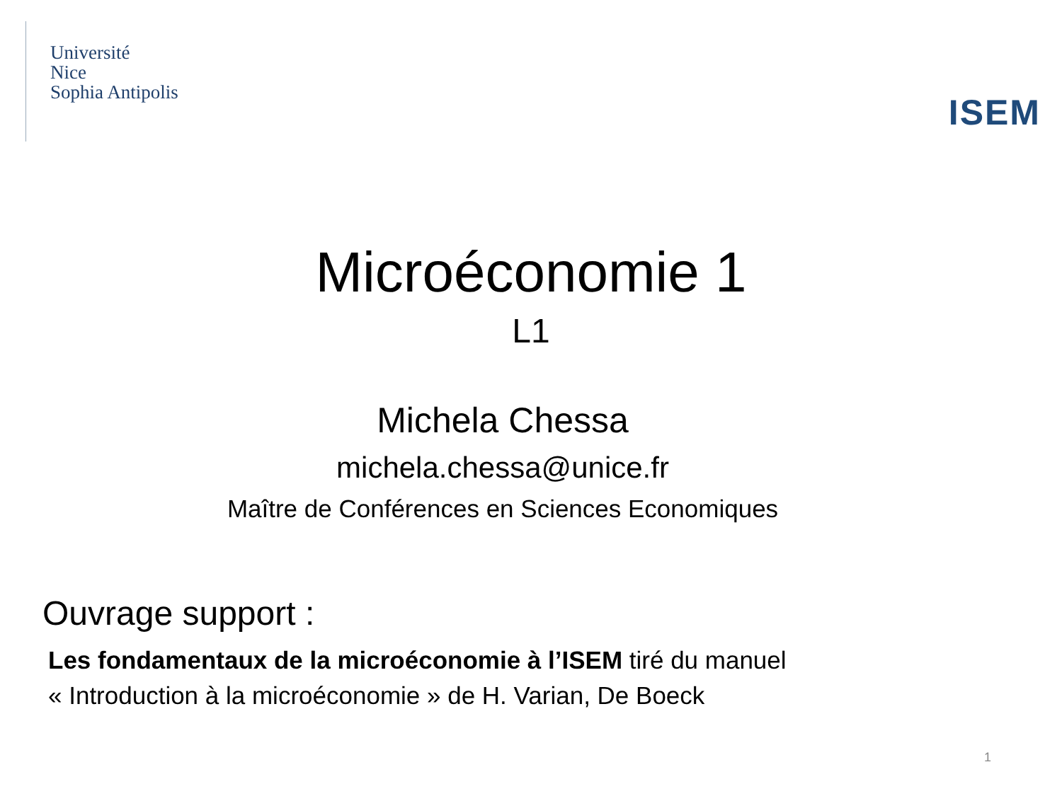Université
Nice
Sophia Antipolis
ISEM
Microéconomie 1
L1
Michela Chessa
michela.chessa@unice.fr
Maître de Conférences en Sciences Economiques
Ouvrage support :
Les fondamentaux de la microéconomie à l’ISEM tiré du manuel
« Introduction à la microéconomie » de H. Varian, De Boeck
1